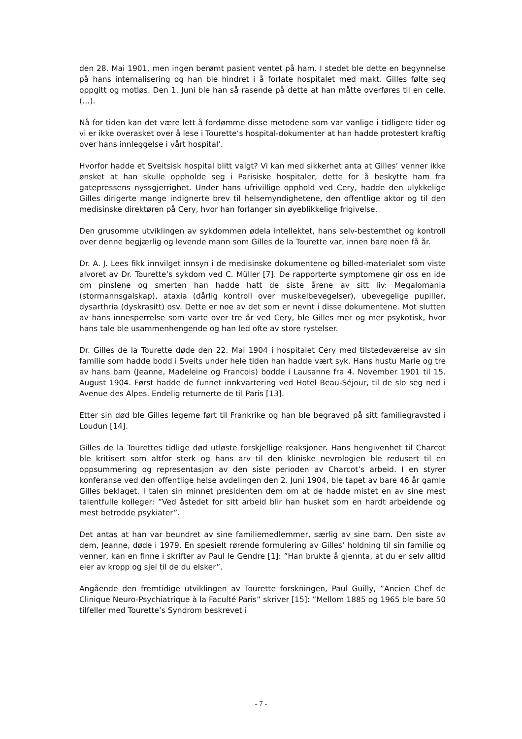den 28. Mai 1901, men ingen berømt pasient ventet på ham. I stedet ble dette en begynnelse på hans internalisering og han ble hindret i å forlate hospitalet med makt. Gilles følte seg oppgitt og motløs. Den 1. Juni ble han så rasende på dette at han måtte overføres til en celle. (…).
Nå for tiden kan det være lett å fordømme disse metodene som var vanlige i tidligere tider og vi er ikke overasket over å lese i Tourette’s hospital-dokumenter at han hadde protestert kraftig over hans innleggelse i vårt hospital’.
Hvorfor hadde et Sveitsisk hospital blitt valgt? Vi kan med sikkerhet anta at Gilles’ venner ikke ønsket at han skulle oppholde seg i Parisiske hospitaler, dette for å beskytte ham fra gatepressens nyssgjerrighet. Under hans ufrivillige opphold ved Cery, hadde den ulykkelige Gilles dirigerte mange indignerte brev til helsemyndighetene, den offentlige aktor og til den medisinske direktøren på Cery, hvor han forlanger sin øyeblikkelige frigivelse.
Den grusomme utviklingen av sykdommen ødela intellektet, hans selv-bestemthet og kontroll over denne begjærlig og levende mann som Gilles de la Tourette var, innen bare noen få år.
Dr. A. J. Lees fikk innvilget innsyn i de medisinske dokumentene og billed-materialet som viste alvoret av Dr. Tourette’s sykdom ved C. Müller [7]. De rapporterte symptomene gir oss en ide om pinslene og smerten han hadde hatt de siste årene av sitt liv: Megalomania (stormannsgalskap), ataxia (dårlig kontroll over muskelbevegelser), ubevegelige pupiller, dysarthria (dyskrasitt) osv. Dette er noe av det som er nevnt i disse dokumentene. Mot slutten av hans innesperrelse som varte over tre år ved Cery, ble Gilles mer og mer psykotisk, hvor hans tale ble usammenhengende og han led ofte av store rystelser.
Dr. Gilles de la Tourette døde den 22. Mai 1904 i hospitalet Cery med tilstedeværelse av sin familie som hadde bodd i Sveits under hele tiden han hadde vært syk. Hans hustu Marie og tre av hans barn (Jeanne, Madeleine og Francois) bodde i Lausanne fra 4. November 1901 til 15. August 1904. Først hadde de funnet innkvartering ved Hotel Beau-Séjour, til de slo seg ned i Avenue des Alpes. Endelig returnerte de til Paris [13].
Etter sin død ble Gilles legeme ført til Frankrike og han ble begraved på sitt familiegravsted i Loudun [14].
Gilles de la Tourettes tidlige død utløste forskjellige reaksjoner. Hans hengivenhet til Charcot ble kritisert som altfor sterk og hans arv til den kliniske nevrologien ble redusert til en oppsummering og representasjon av den siste perioden av Charcot’s arbeid. I en styrer konferanse ved den offentlige helse avdelingen den 2. Juni 1904, ble tapet av bare 46 år gamle Gilles beklaget. I talen sin minnet presidenten dem om at de hadde mistet en av sine mest talentfulle kolleger: ”Ved åstedet for sitt arbeid blir han husket som en hardt arbeidende og mest betrodde psykiater”.
Det antas at han var beundret av sine familiemedlemmer, særlig av sine barn. Den siste av dem, Jeanne, døde i 1979. En spesielt rørende formulering av Gilles’ holdning til sin familie og venner, kan en finne i skrifter av Paul le Gendre [1]: ”Han brukte å gjennta, at du er selv alltid eier av kropp og sjel til de du elsker”.
Angående den fremtidige utviklingen av Tourette forskningen, Paul Guilly, ”Ancien Chef de Clinique Neuro-Psychiatrique à la Faculté Paris” skriver [15]: ”Mellom 1885 og 1965 ble bare 50 tilfeller med Tourette’s Syndrom beskrevet i
- 7 -